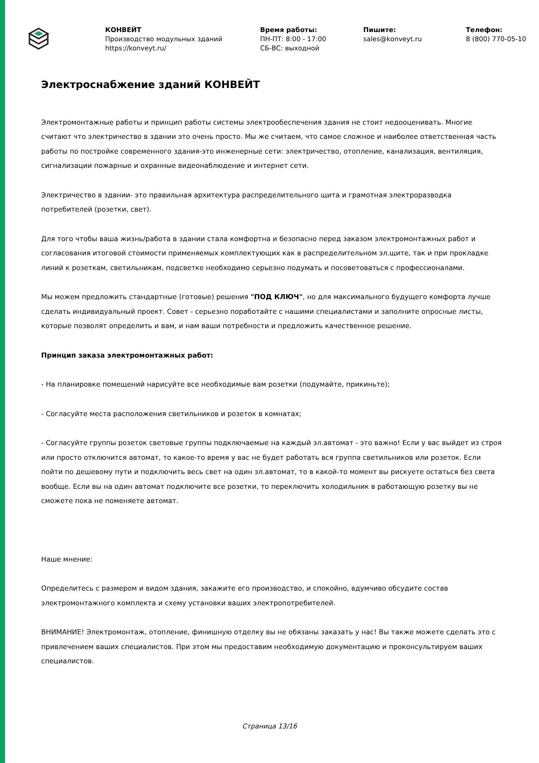КОНВЕЙТ
Производство модульных зданий
https://konveyt.ru/
Время работы:
ПН-ПТ: 8:00 - 17:00
СБ-ВС: выходной
Пишите:
sales@konveyt.ru
Телефон:
8 (800) 770-05-10
Электроснабжение зданий КОНВЕЙТ
Электромонтажные работы и принцип работы системы электрообеспечения здания не стоит недооценивать. Многие считают что электричество в здании это очень просто. Мы же считаем, что самое сложное и наиболее ответственная часть работы по постройке современного здания-это инженерные сети: электричество, отопление, канализация, вентиляция, сигнализации пожарные и охранные видеонаблюдение и интернет сети.
Электричество в здании- это правильная архитектура распределительного щита и грамотная электроразводка потребителей (розетки, свет).
Для того чтобы ваша жизнь/работа в здании стала комфортна и безопасно перед заказом электромонтажных работ и согласования итоговой стоимости применяемых комплектующих как в распределительном эл.щите, так и при прокладке линий к розеткам, светильникам, подсветке необходимо серьезно подумать и посоветоваться с профессионалами.
Мы можем предложить стандартные (готовые) решения "ПОД КЛЮЧ", но для максимального будущего комфорта лучше сделать индивидуальный проект. Совет - серьезно поработайте с нашими специалистами и заполните опросные листы, которые позволят определить и вам, и нам ваши потребности и предложить качественное решение.
Принцип заказа электромонтажных работ:
- На планировке помещений нарисуйте все необходимые вам розетки (подумайте, прикиньте);
- Согласуйте места расположения светильников и розеток в комнатах;
- Согласуйте группы розеток световые группы подключаемые на каждый эл.автомат - это важно! Если у вас выйдет из строя или просто отключится автомат, то какое-то время у вас не будет работать вся группа светильников или розеток. Если пойти по дешевому пути и подключить весь свет на один эл.автомат, то в какой-то момент вы рискуете остаться без света вообще. Если вы на один автомат подключите все розетки, то переключить холодильник в работающую розетку вы не сможете пока не поменяете автомат.
Наше мнение:
Определитесь с размером и видом здания, закажите его производство, и спокойно, вдумчиво обсудите состав электромонтажного комплекта и схему установки ваших электропотребителей.
ВНИМАНИЕ! Электромонтаж, отопление, финишную отделку вы не обязаны заказать у нас! Вы также можете сделать это с привлечением ваших специалистов. При этом мы предоставим необходимую документацию и проконсультируем ваших специалистов.
Страница 13/16